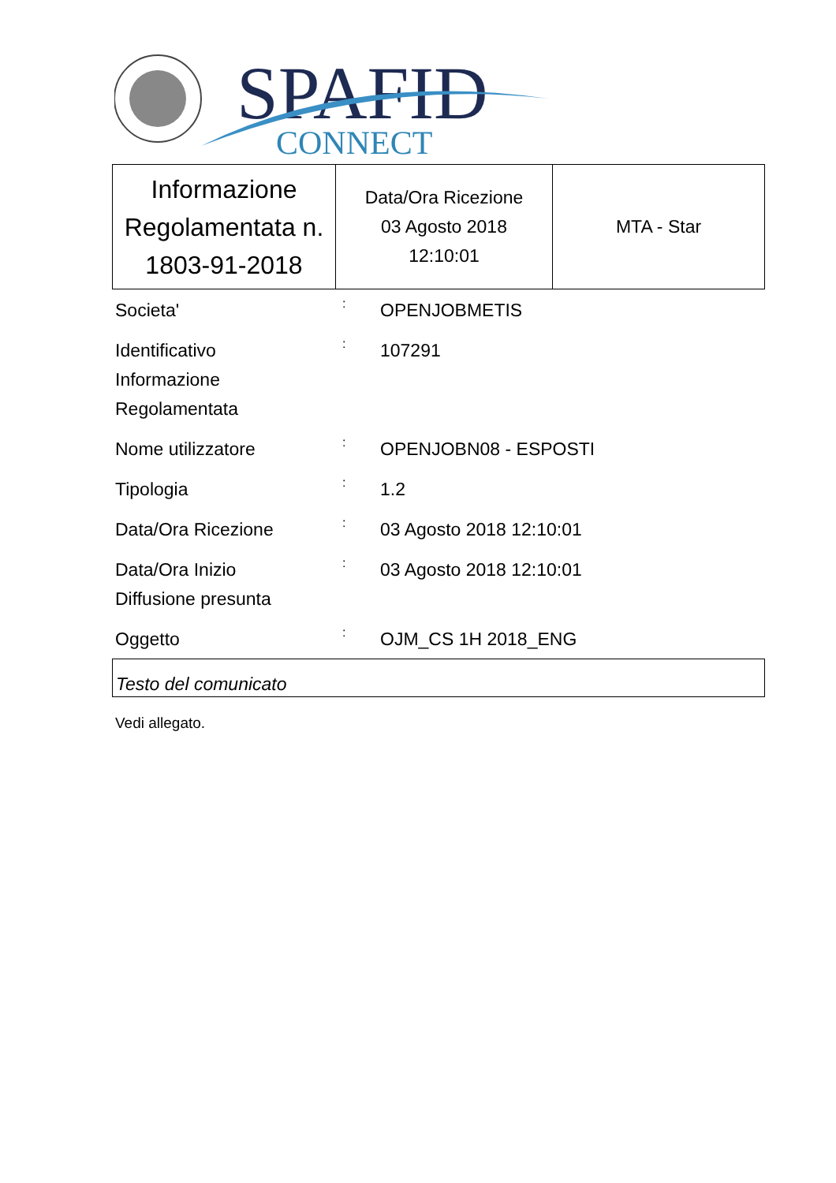SPAFID
CONNECT
| Informazione Regolamentata n. 1803-91-2018 | Data/Ora Ricezione 03 Agosto 2018 12:10:01 | MTA - Star |
| Societa' | : | OPENJOBMETIS |
| Identificativo Informazione Regolamentata | : | 107291 |
| Nome utilizzatore | : | OPENJOBN08 - ESPOSTI |
| Tipologia | : | 1.2 |
| Data/Ora Ricezione | : | 03 Agosto 2018 12:10:01 |
| Data/Ora Inizio Diffusione presunta | : | 03 Agosto 2018 12:10:01 |
| Oggetto | : | OJM_CS 1H 2018_ENG |
Testo del comunicato
Vedi allegato.